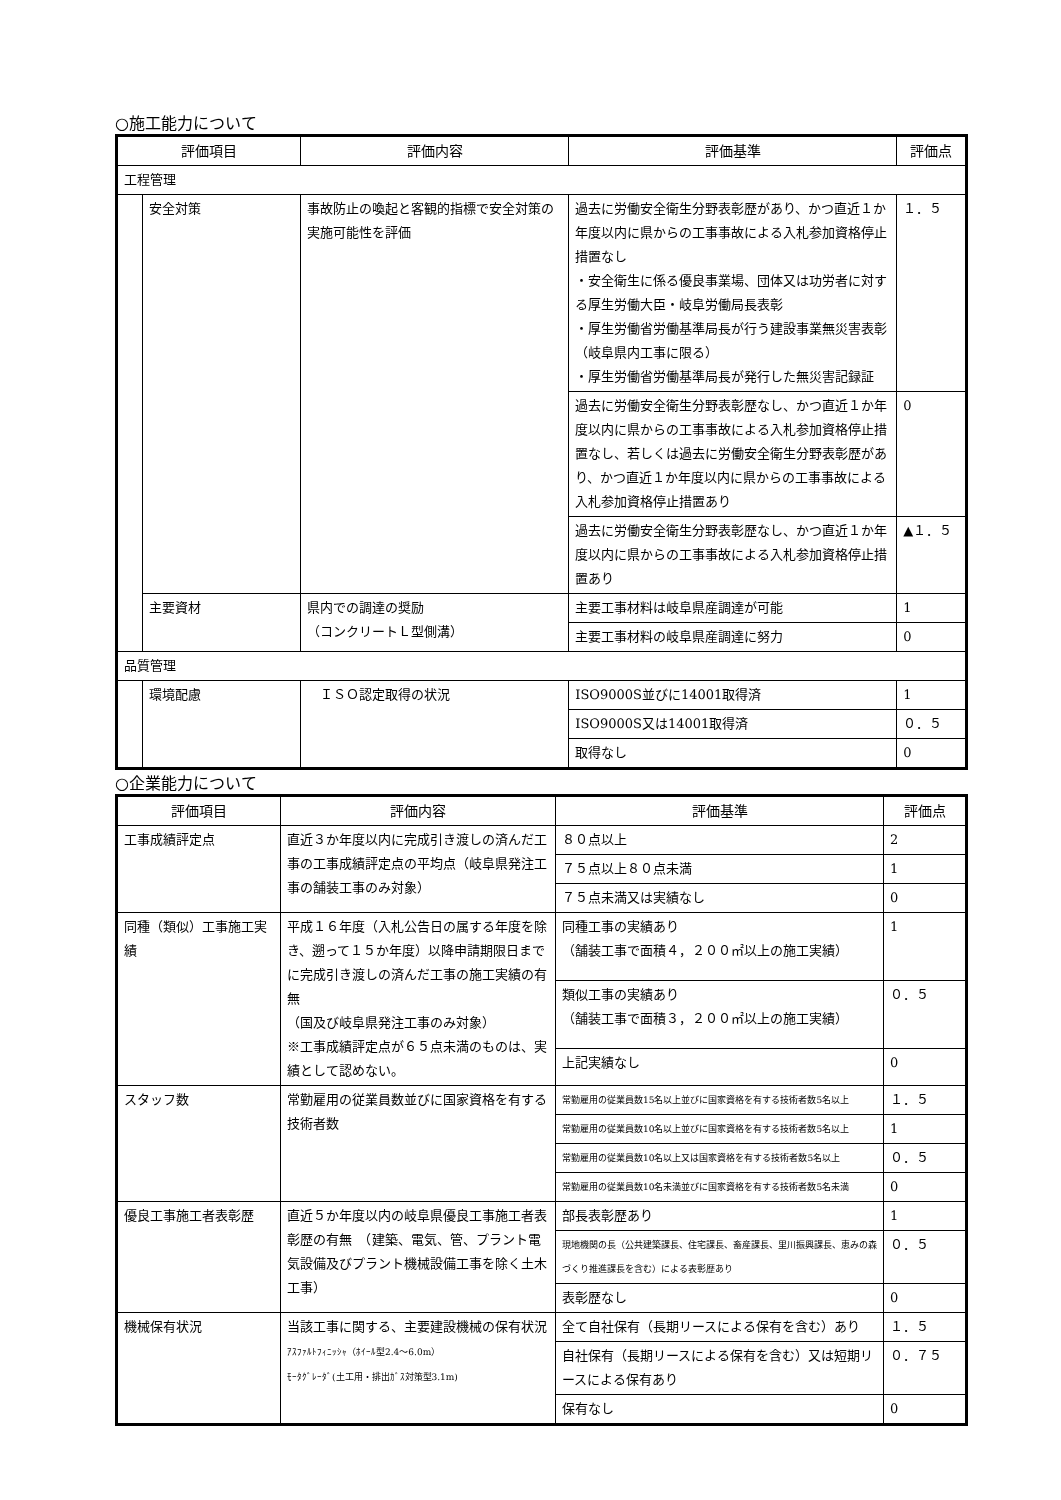○施工能力について
| 評価項目 | | 評価内容 | 評価基準 | 評価点 |
| --- | --- | --- | --- | --- |
| 工程管理 | | | | |
| | 安全対策 | 事故防止の喚起と客観的指標で安全対策の実施可能性を評価 | 過去に労働安全衛生分野表彰歴があり、かつ直近１か年度以内に県からの工事事故による入札参加資格停止措置なし ・安全衛生に係る優良事業場、団体又は功労者に対する厚生労働大臣・岐阜労働局長表彰 ・厚生労働省労働基準局長が行う建設事業無災害表彰（岐阜県内工事に限る） ・厚生労働省労働基準局長が発行した無災害記録証 | １．５ |
| | | | 過去に労働安全衛生分野表彰歴なし、かつ直近１か年度以内に県からの工事事故による入札参加資格停止措置なし、若しくは過去に労働安全衛生分野表彰歴があり、かつ直近１か年度以内に県からの工事事故による入札参加資格停止措置あり | 0 |
| | | | 過去に労働安全衛生分野表彰歴なし、かつ直近１か年度以内に県からの工事事故による入札参加資格停止措置あり | ▲１．５ |
| | 主要資材 | 県内での調達の奨励 （コンクリートＬ型側溝） | 主要工事材料は岐阜県産調達が可能 | 1 |
| | | | 主要工事材料の岐阜県産調達に努力 | 0 |
| 品質管理 | | | | |
| | 環境配慮 | ＩＳＯ認定取得の状況 | ISO9000S並びに14001取得済 | 1 |
| | | | ISO9000S又は14001取得済 | ０．５ |
| | | | 取得なし | 0 |
○企業能力について
| 評価項目 | 評価内容 | 評価基準 | 評価点 |
| --- | --- | --- | --- |
| 工事成績評定点 | 直近３か年度以内に完成引き渡しの済んだ工事の工事成績評定点の平均点（岐阜県発注工事の舗装工事のみ対象） | ８０点以上 | 2 |
| | | ７５点以上８０点未満 | 1 |
| | | ７５点未満又は実績なし | 0 |
| 同種（類似）工事施工実績 | 平成１６年度（入札公告日の属する年度を除き、遡って１５か年度）以降申請期限日までに完成引き渡しの済んだ工事の施工実績の有無 （国及び岐阜県発注工事のみ対象） ※工事成績評定点が６５点未満のものは、実績として認めない。 | 同種工事の実績あり （舗装工事で面積４，２００㎡以上の施工実績） | 1 |
| | | 類似工事の実績あり （舗装工事で面積３，２００㎡以上の施工実績） | ０．５ |
| | | 上記実績なし | 0 |
| スタッフ数 | 常勤雇用の従業員数並びに国家資格を有する技術者数 | 常勤雇用の従業員数15名以上並びに国家資格を有する技術者数5名以上 | １．５ |
| | | 常勤雇用の従業員数10名以上並びに国家資格を有する技術者数5名以上 | 1 |
| | | 常勤雇用の従業員数10名以上又は国家資格を有する技術者数5名以上 | ０．５ |
| | | 常勤雇用の従業員数10名未満並びに国家資格を有する技術者数5名未満 | 0 |
| 優良工事施工者表彰歴 | 直近５か年度以内の岐阜県優良工事施工者表彰歴の有無 （建築、電気、管、プラント電気設備及びプラント機械設備工事を除く土木工事） | 部長表彰歴あり | 1 |
| | | 現地機関の長（公共建築課長、住宅課長、畜産課長、里川振興課長、恵みの森づくり推進課長を含む）による表彰歴あり | ０．５ |
| | | 表彰歴なし | 0 |
| 機械保有状況 | 当該工事に関する、主要建設機械の保有状況 ｱｽﾌｧﾙﾄﾌｨﾆｯｼｬ（ﾎｲｰﾙ型2.4～6.0m） ﾓｰﾀｸﾞﾚｰﾀﾞ(土工用・排出ｶﾞｽ対策型3.1m) | 全て自社保有（長期リースによる保有を含む）あり | １．５ |
| | | 自社保有（長期リースによる保有を含む）又は短期リースによる保有あり | ０．７５ |
| | | 保有なし | 0 |